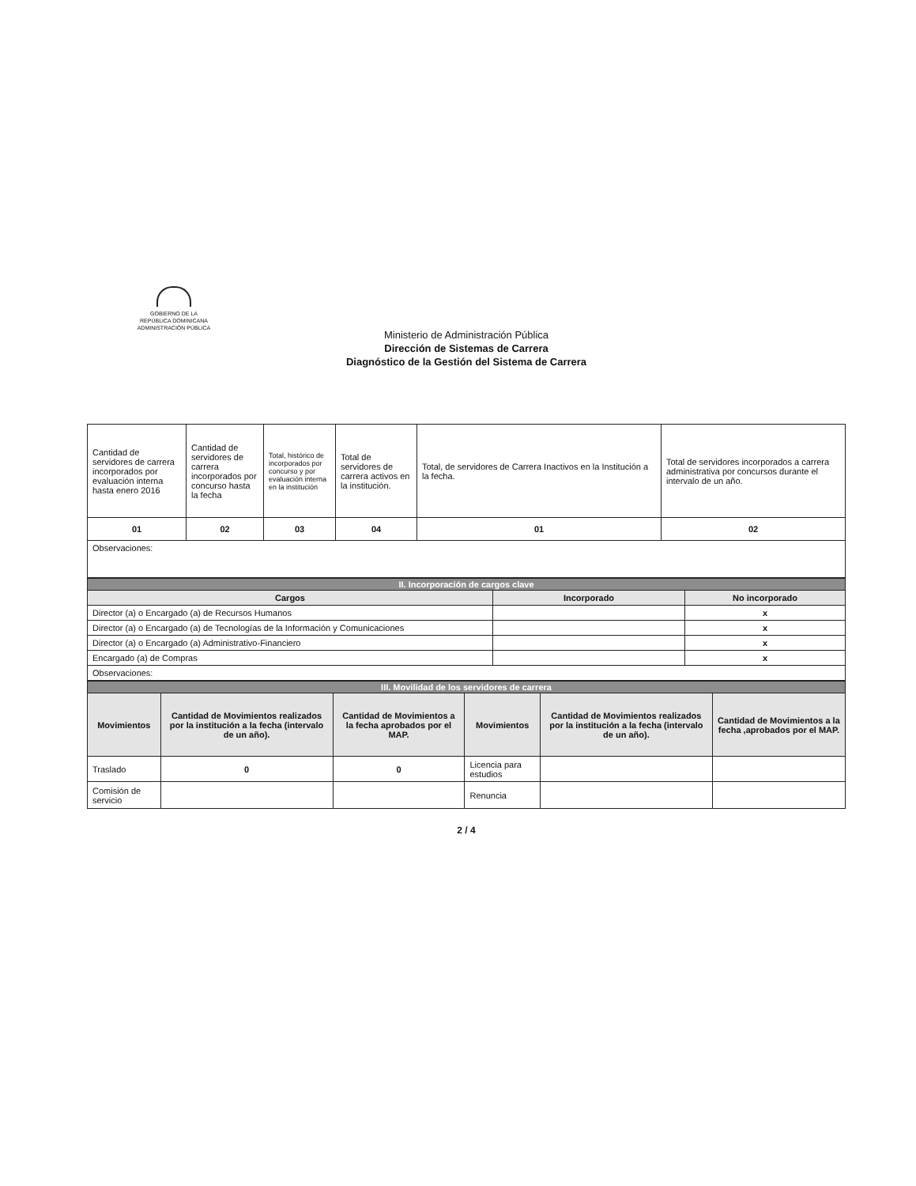GOBIERNO DE LA
REPÚBLICA DOMINICANA
ADMINISTRACIÓN PÚBLICA
Ministerio de Administración Pública
Dirección de Sistemas de Carrera
Diagnóstico de la Gestión del Sistema de Carrera
| Cantidad de servidores de carrera incorporados por evaluación interna hasta enero 2016 | Cantidad de servidores de carrera incorporados por concurso hasta la fecha | Total, histórico de incorporados por concurso y por evaluación interna en la institución | Total de servidores de carrera activos en la institución. | Total, de servidores de Carrera Inactivos en la Institución a la fecha. | Total de servidores incorporados a carrera administrativa por concursos durante el intervalo de un año. |
| 01 | 02 | 03 | 04 | 01 | 02 |
| Observaciones: | | | | | |
| II. Incorporación de cargos clave | | |
| Cargos | Incorporado | No incorporado |
| Director (a) o Encargado (a) de Recursos Humanos | | x |
| Director (a) o Encargado (a) de Tecnologías de la Información y Comunicaciones | | x |
| Director (a) o Encargado (a) Administrativo-Financiero | | x |
| Encargado (a) de Compras | | x |
| Observaciones: | | |
| III. Movilidad de los servidores de carrera | | | | | |
| Movimientos | Cantidad de Movimientos realizados por la institución a la fecha (intervalo de un año). | Cantidad de Movimientos a la fecha aprobados por el MAP. | Movimientos | Cantidad de Movimientos realizados por la institución a la fecha (intervalo de un año). | Cantidad de Movimientos a la fecha ,aprobados por el MAP. |
| Traslado | 0 | 0 | Licencia para estudios | | |
| Comisión de servicio | | | Renuncia | | |
2 / 4